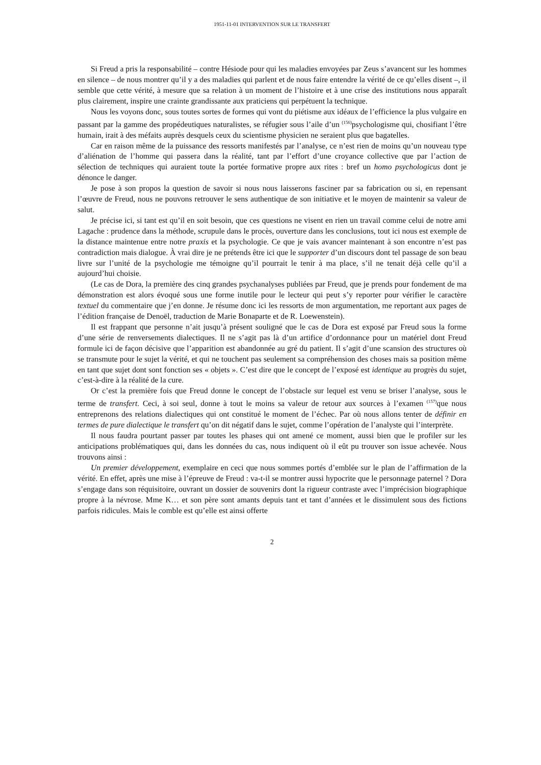1951-11-01 INTERVENTION SUR LE TRANSFERT
Si Freud a pris la responsabilité – contre Hésiode pour qui les maladies envoyées par Zeus s’avancent sur les hommes en silence – de nous montrer qu’il y a des maladies qui parlent et de nous faire entendre la vérité de ce qu’elles disent –, il semble que cette vérité, à mesure que sa relation à un moment de l’histoire et à une crise des institutions nous apparaît plus clairement, inspire une crainte grandissante aux praticiens qui perpétuent la technique.
Nous les voyons donc, sous toutes sortes de formes qui vont du piétisme aux idéaux de l’efficience la plus vulgaire en passant par la gamme des propédeutiques naturalistes, se réfugier sous l’aile d’un <sup>(156)</sup>psychologisme qui, chosifiant l’être humain, irait à des méfaits auprès desquels ceux du scientisme physicien ne seraient plus que bagatelles.
Car en raison même de la puissance des ressorts manifestés par l’analyse, ce n’est rien de moins qu’un nouveau type d’aliénation de l’homme qui passera dans la réalité, tant par l’effort d’une croyance collective que par l’action de sélection de techniques qui auraient toute la portée formative propre aux rites : bref un homo psychologicus dont je dénonce le danger.
Je pose à son propos la question de savoir si nous nous laisserons fasciner par sa fabrication ou si, en repensant l’œuvre de Freud, nous ne pouvons retrouver le sens authentique de son initiative et le moyen de maintenir sa valeur de salut.
Je précise ici, si tant est qu’il en soit besoin, que ces questions ne visent en rien un travail comme celui de notre ami Lagache : prudence dans la méthode, scrupule dans le procès, ouverture dans les conclusions, tout ici nous est exemple de la distance maintenue entre notre praxis et la psychologie. Ce que je vais avancer maintenant à son encontre n’est pas contradiction mais dialogue. À vrai dire je ne prétends être ici que le supporter d’un discours dont tel passage de son beau livre sur l’unité de la psychologie me témoigne qu’il pourrait le tenir à ma place, s’il ne tenait déjà celle qu’il a aujourd’hui choisie.
(Le cas de Dora, la première des cinq grandes psychanalyses publiées par Freud, que je prends pour fondement de ma démonstration est alors évoqué sous une forme inutile pour le lecteur qui peut s’y reporter pour vérifier le caractère textuel du commentaire que j’en donne. Je résume donc ici les ressorts de mon argumentation, me reportant aux pages de l’édition française de Denoël, traduction de Marie Bonaparte et de R. Loewenstein).
Il est frappant que personne n’ait jusqu’à présent souligné que le cas de Dora est exposé par Freud sous la forme d’une série de renversements dialectiques. Il ne s’agit pas là d’un artifice d’ordonnance pour un matériel dont Freud formule ici de façon décisive que l’apparition est abandonnée au gré du patient. Il s’agit d’une scansion des structures où se transmute pour le sujet la vérité, et qui ne touchent pas seulement sa compréhension des choses mais sa position même en tant que sujet dont sont fonction ses « objets ». C’est dire que le concept de l’exposé est identique au progrès du sujet, c’est-à-dire à la réalité de la cure.
Or c’est la première fois que Freud donne le concept de l’obstacle sur lequel est venu se briser l’analyse, sous le terme de transfert. Ceci, à soi seul, donne à tout le moins sa valeur de retour aux sources à l’examen <sup>(157)</sup>que nous entreprenons des relations dialectiques qui ont constitué le moment de l’échec. Par où nous allons tenter de définir en termes de pure dialectique le transfert qu’on dit négatif dans le sujet, comme l’opération de l’analyste qui l’interprète.
Il nous faudra pourtant passer par toutes les phases qui ont amené ce moment, aussi bien que le profiler sur les anticipations problématiques qui, dans les données du cas, nous indiquent où il eût pu trouver son issue achevée. Nous trouvons ainsi :
Un premier développement, exemplaire en ceci que nous sommes portés d’emblée sur le plan de l’affirmation de la vérité. En effet, après une mise à l’épreuve de Freud : va-t-il se montrer aussi hypocrite que le personnage paternel ? Dora s’engage dans son réquisitoire, ouvrant un dossier de souvenirs dont la rigueur contraste avec l’imprécision biographique propre à la névrose. Mme K… et son père sont amants depuis tant et tant d’années et le dissimulent sous des fictions parfois ridicules. Mais le comble est qu’elle est ainsi offerte
2